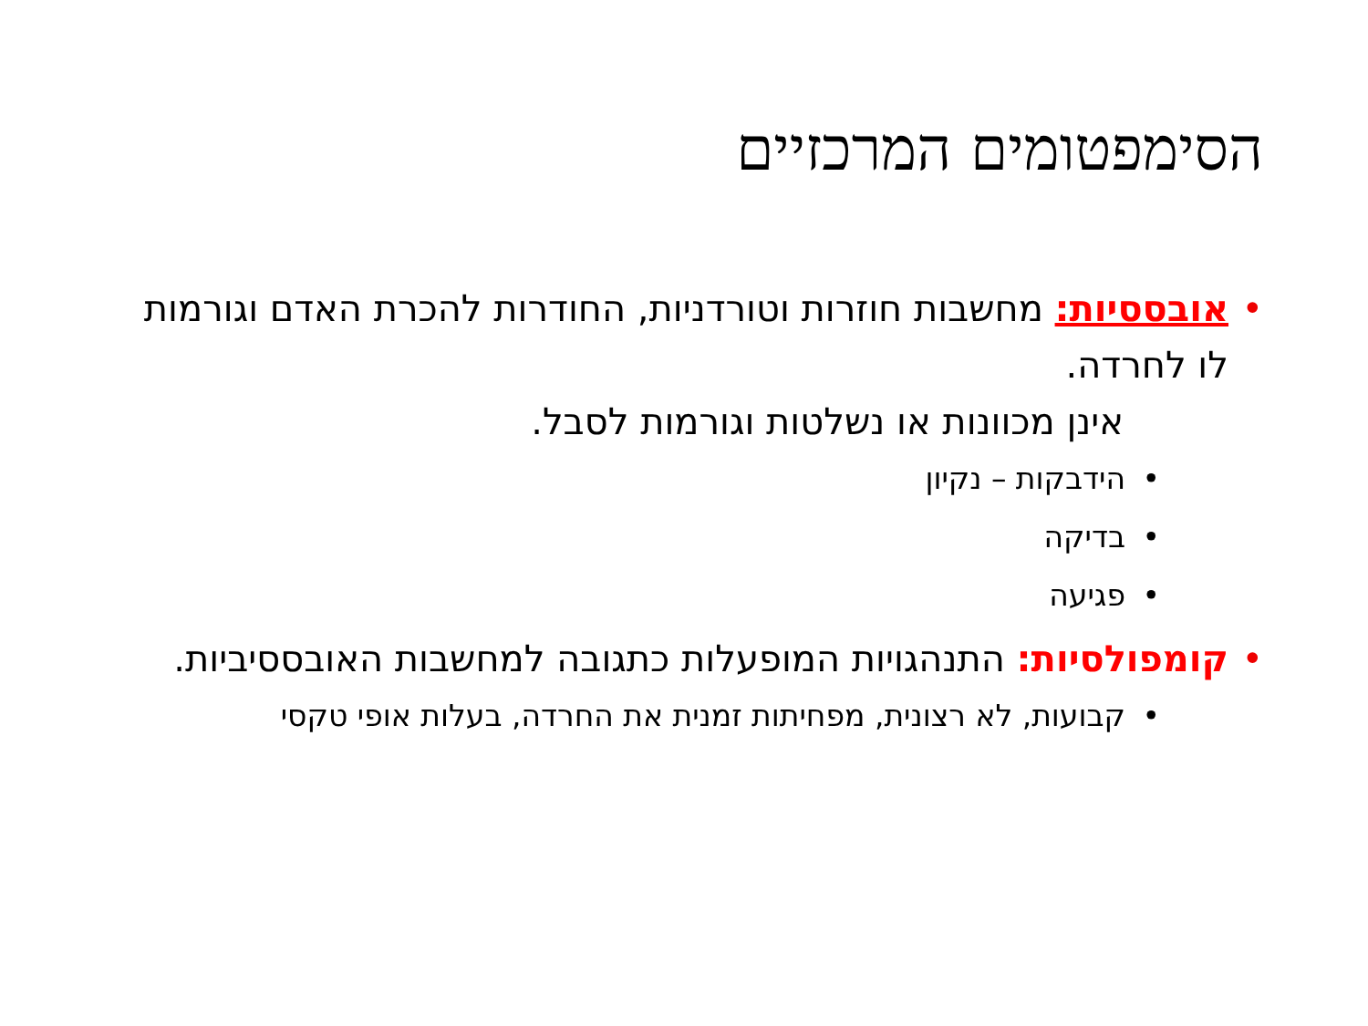הסימפטומים המרכזיים
• אובססיות: מחשבות חוזרות וטורדניות, החודרות להכרת האדם וגורמות לו לחרדה.
אינן מכוונות או נשלטות וגורמות לסבל.
• הידבקות – נקיון
• בדיקה
• פגיעה
• קומפולסיות: התנהגויות המופעלות כתגובה למחשבות האובססיביות.
• קבועות, לא רצונית, מפחיתות זמנית את החרדה, בעלות אופי טקסי